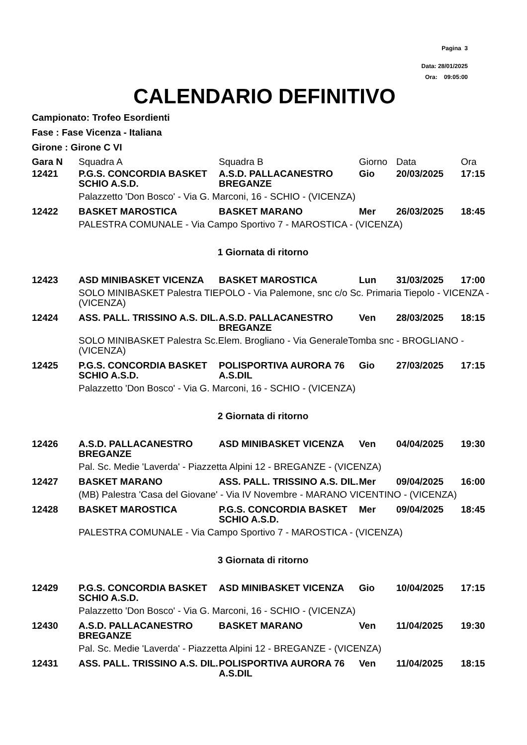Pagina 3
Data: 28/01/2025
Ora: 09:05:00
CALENDARIO DEFINITIVO
Campionato: Trofeo Esordienti
Fase : Fase Vicenza - Italiana
Girone : Girone C VI
| Gara N | Squadra A | Squadra B | Giorno | Data | Ora |
| --- | --- | --- | --- | --- | --- |
| 12421 | P.G.S. CONCORDIA BASKET SCHIO A.S.D. | A.S.D. PALLACANESTRO BREGANZE | Gio | 20/03/2025 | 17:15 |
| | Palazzetto 'Don Bosco' - Via G. Marconi, 16 - SCHIO - (VICENZA) | | | | |
| 12422 | BASKET MAROSTICA | BASKET MARANO | Mer | 26/03/2025 | 18:45 |
| | PALESTRA COMUNALE - Via Campo Sportivo 7 - MAROSTICA - (VICENZA) | | | | |
| 1 Giornata di ritorno | | | | | |
| 12423 | ASD MINIBASKET VICENZA | BASKET MAROSTICA | Lun | 31/03/2025 | 17:00 |
| | SOLO MINIBASKET Palestra TIEPOLO - Via Palemone, snc c/o Sc. Primaria Tiepolo - VICENZA - (VICENZA) | | | | |
| 12424 | ASS. PALL. TRISSINO A.S. DIL. | A.S.D. PALLACANESTRO BREGANZE | Ven | 28/03/2025 | 18:15 |
| | SOLO MINIBASKET Palestra Sc.Elem. Brogliano - Via GeneraleTomba snc - BROGLIANO - (VICENZA) | | | | |
| 12425 | P.G.S. CONCORDIA BASKET SCHIO A.S.D. | POLISPORTIVA AURORA 76 A.S.DIL | Gio | 27/03/2025 | 17:15 |
| | Palazzetto 'Don Bosco' - Via G. Marconi, 16 - SCHIO - (VICENZA) | | | | |
| 2 Giornata di ritorno | | | | | |
| 12426 | A.S.D. PALLACANESTRO BREGANZE | ASD MINIBASKET VICENZA | Ven | 04/04/2025 | 19:30 |
| | Pal. Sc. Medie 'Laverda' - Piazzetta Alpini 12 - BREGANZE - (VICENZA) | | | | |
| 12427 | BASKET MARANO | ASS. PALL. TRISSINO A.S. DIL. | Mer | 09/04/2025 | 16:00 |
| | (MB) Palestra 'Casa del Giovane' - Via IV Novembre - MARANO VICENTINO - (VICENZA) | | | | |
| 12428 | BASKET MAROSTICA | P.G.S. CONCORDIA BASKET SCHIO A.S.D. | Mer | 09/04/2025 | 18:45 |
| | PALESTRA COMUNALE - Via Campo Sportivo 7 - MAROSTICA - (VICENZA) | | | | |
| 3 Giornata di ritorno | | | | | |
| 12429 | P.G.S. CONCORDIA BASKET SCHIO A.S.D. | ASD MINIBASKET VICENZA | Gio | 10/04/2025 | 17:15 |
| | Palazzetto 'Don Bosco' - Via G. Marconi, 16 - SCHIO - (VICENZA) | | | | |
| 12430 | A.S.D. PALLACANESTRO BREGANZE | BASKET MARANO | Ven | 11/04/2025 | 19:30 |
| | Pal. Sc. Medie 'Laverda' - Piazzetta Alpini 12 - BREGANZE - (VICENZA) | | | | |
| 12431 | ASS. PALL. TRISSINO A.S. DIL. | POLISPORTIVA AURORA 76 A.S.DIL | Ven | 11/04/2025 | 18:15 |